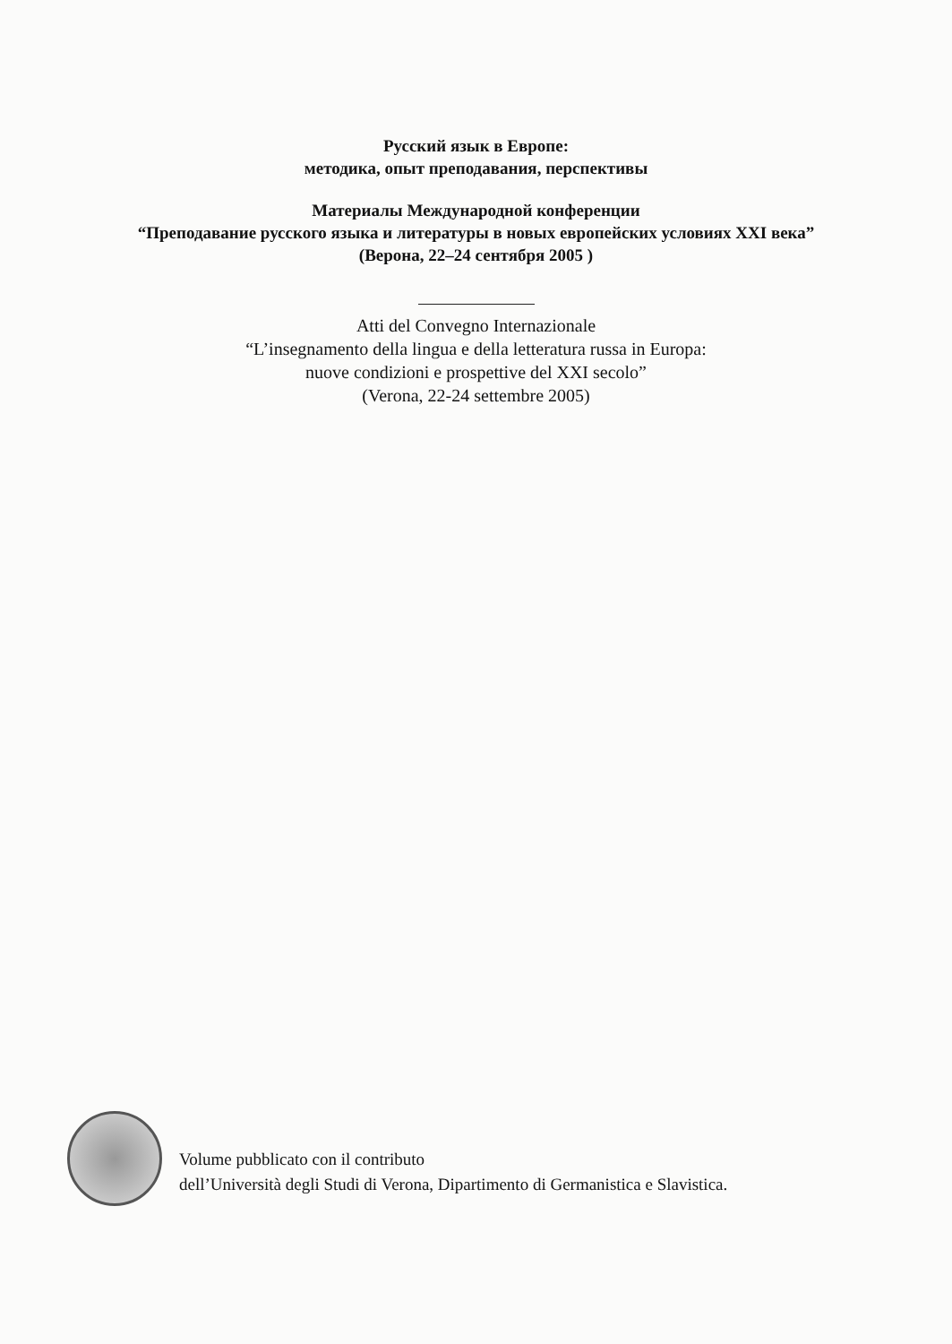Русский язык в Европе:
методика, опыт преподавания, перспективы
Материалы Международной конференции
“Преподавание русского языка и литературы в новых европейских условиях XXI века”
(Верона, 22–24 сентября 2005 )
Atti del Convegno Internazionale
“L’insegnamento della lingua e della letteratura russa in Europa:
nuove condizioni e prospettive del XXI secolo”
(Verona, 22-24 settembre 2005)
Volume pubblicato con il contributo
dell’Università degli Studi di Verona, Dipartimento di Germanistica e Slavistica.